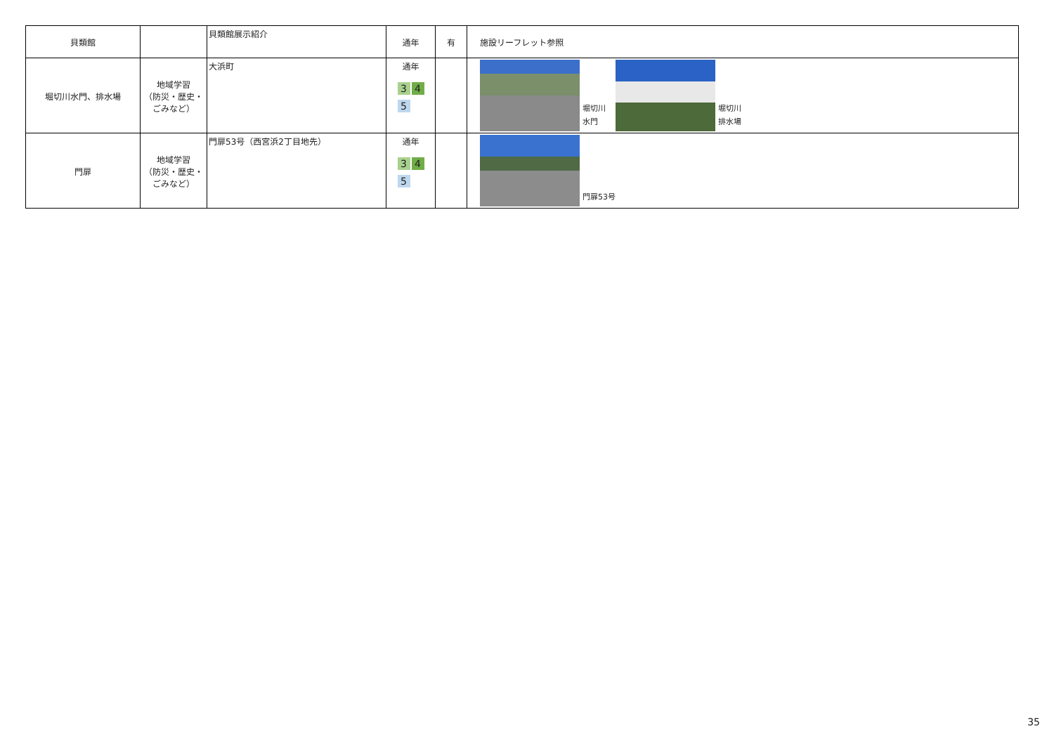| 貝類館 | | 貝類館展示紹介 | 通年 | 有 | 施設リーフレット参照 |
| 堀切川水門、排水場 | 地域学習 （防災・歴史・ ごみなど） | 大浜町 | 通年 3 4 5 | | 堀切川 水門 堀切川 排水場 |
| 門扉 | 地域学習 （防災・歴史・ ごみなど） | 門扉53号（西宮浜2丁目地先） | 通年 3 4 5 | | 門扉53号 |
35